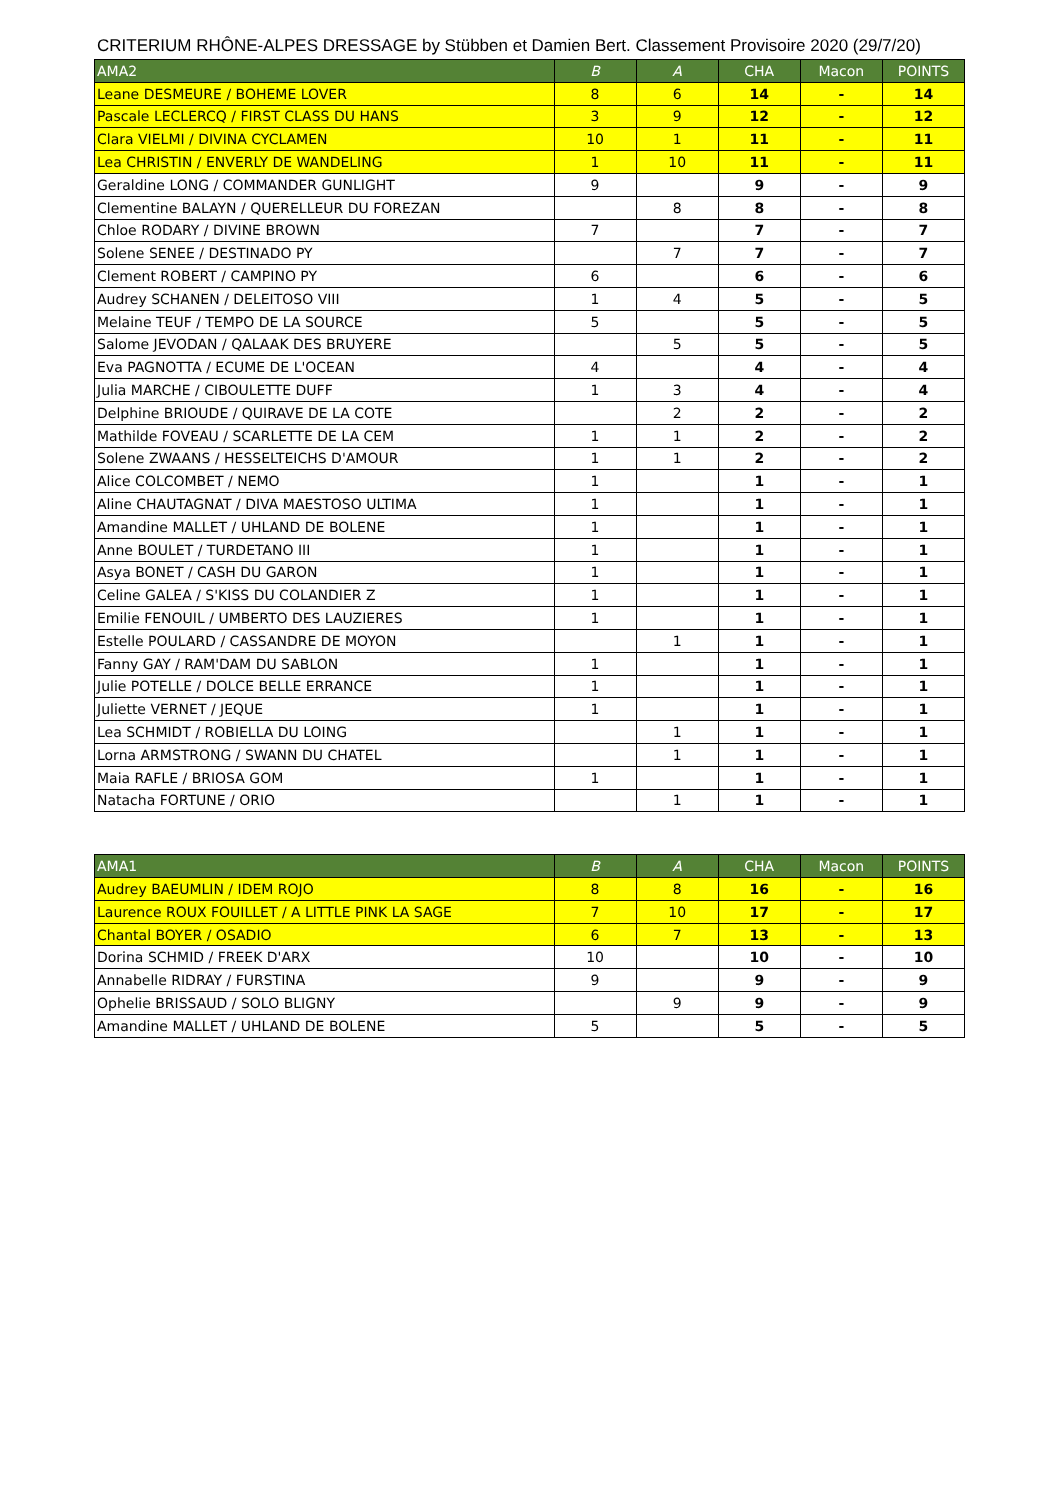CRITERIUM RHÔNE-ALPES DRESSAGE by Stübben et Damien Bert. Classement Provisoire 2020 (29/7/20)
| AMA2 | B | A | CHA | Macon | POINTS |
| --- | --- | --- | --- | --- | --- |
| Leane DESMEURE / BOHEME LOVER | 8 | 6 | 14 | - | 14 |
| Pascale LECLERCQ / FIRST CLASS DU HANS | 3 | 9 | 12 | - | 12 |
| Clara VIELMI / DIVINA CYCLAMEN | 10 | 1 | 11 | - | 11 |
| Lea CHRISTIN / ENVERLY DE WANDELING | 1 | 10 | 11 | - | 11 |
| Geraldine LONG / COMMANDER GUNLIGHT | 9 | | 9 | - | 9 |
| Clementine BALAYN / QUERELLEUR DU FOREZAN | | 8 | 8 | - | 8 |
| Chloe RODARY / DIVINE BROWN | 7 | | 7 | - | 7 |
| Solene SENEE / DESTINADO PY | | 7 | 7 | - | 7 |
| Clement ROBERT / CAMPINO PY | 6 | | 6 | - | 6 |
| Audrey SCHANEN / DELEITOSO VIII | 1 | 4 | 5 | - | 5 |
| Melaine TEUF / TEMPO DE LA SOURCE | 5 | | 5 | - | 5 |
| Salome JEVODAN / QALAAK DES BRUYERE | | 5 | 5 | - | 5 |
| Eva PAGNOTTA / ECUME DE L'OCEAN | 4 | | 4 | - | 4 |
| Julia MARCHE / CIBOULETTE DUFF | 1 | 3 | 4 | - | 4 |
| Delphine BRIOUDE / QUIRAVE DE LA COTE | | 2 | 2 | - | 2 |
| Mathilde FOVEAU / SCARLETTE DE LA CEM | 1 | 1 | 2 | - | 2 |
| Solene ZWAANS / HESSELTEICHS D'AMOUR | 1 | 1 | 2 | - | 2 |
| Alice COLCOMBET / NEMO | 1 | | 1 | - | 1 |
| Aline CHAUTAGNAT / DIVA MAESTOSO ULTIMA | 1 | | 1 | - | 1 |
| Amandine MALLET / UHLAND DE BOLENE | 1 | | 1 | - | 1 |
| Anne BOULET / TURDETANO III | 1 | | 1 | - | 1 |
| Asya BONET / CASH DU GARON | 1 | | 1 | - | 1 |
| Celine GALEA / S'KISS DU COLANDIER Z | 1 | | 1 | - | 1 |
| Emilie FENOUIL / UMBERTO DES LAUZIERES | 1 | | 1 | - | 1 |
| Estelle POULARD / CASSANDRE DE MOYON | | 1 | 1 | - | 1 |
| Fanny GAY / RAM'DAM DU SABLON | 1 | | 1 | - | 1 |
| Julie POTELLE / DOLCE BELLE ERRANCE | 1 | | 1 | - | 1 |
| Juliette VERNET / JEQUE | 1 | | 1 | - | 1 |
| Lea SCHMIDT / ROBIELLA DU LOING | | 1 | 1 | - | 1 |
| Lorna ARMSTRONG / SWANN DU CHATEL | | 1 | 1 | - | 1 |
| Maia RAFLE / BRIOSA GOM | 1 | | 1 | - | 1 |
| Natacha FORTUNE / ORIO | | 1 | 1 | - | 1 |
| AMA1 | B | A | CHA | Macon | POINTS |
| --- | --- | --- | --- | --- | --- |
| Audrey BAEUMLIN / IDEM ROJO | 8 | 8 | 16 | - | 16 |
| Laurence ROUX FOUILLET / A LITTLE PINK LA SAGE | 7 | 10 | 17 | - | 17 |
| Chantal BOYER / OSADIO | 6 | 7 | 13 | - | 13 |
| Dorina SCHMID / FREEK D'ARX | 10 | | 10 | - | 10 |
| Annabelle RIDRAY / FURSTINA | 9 | | 9 | - | 9 |
| Ophelie BRISSAUD / SOLO BLIGNY | | 9 | 9 | - | 9 |
| Amandine MALLET / UHLAND DE BOLENE | 5 | | 5 | - | 5 |